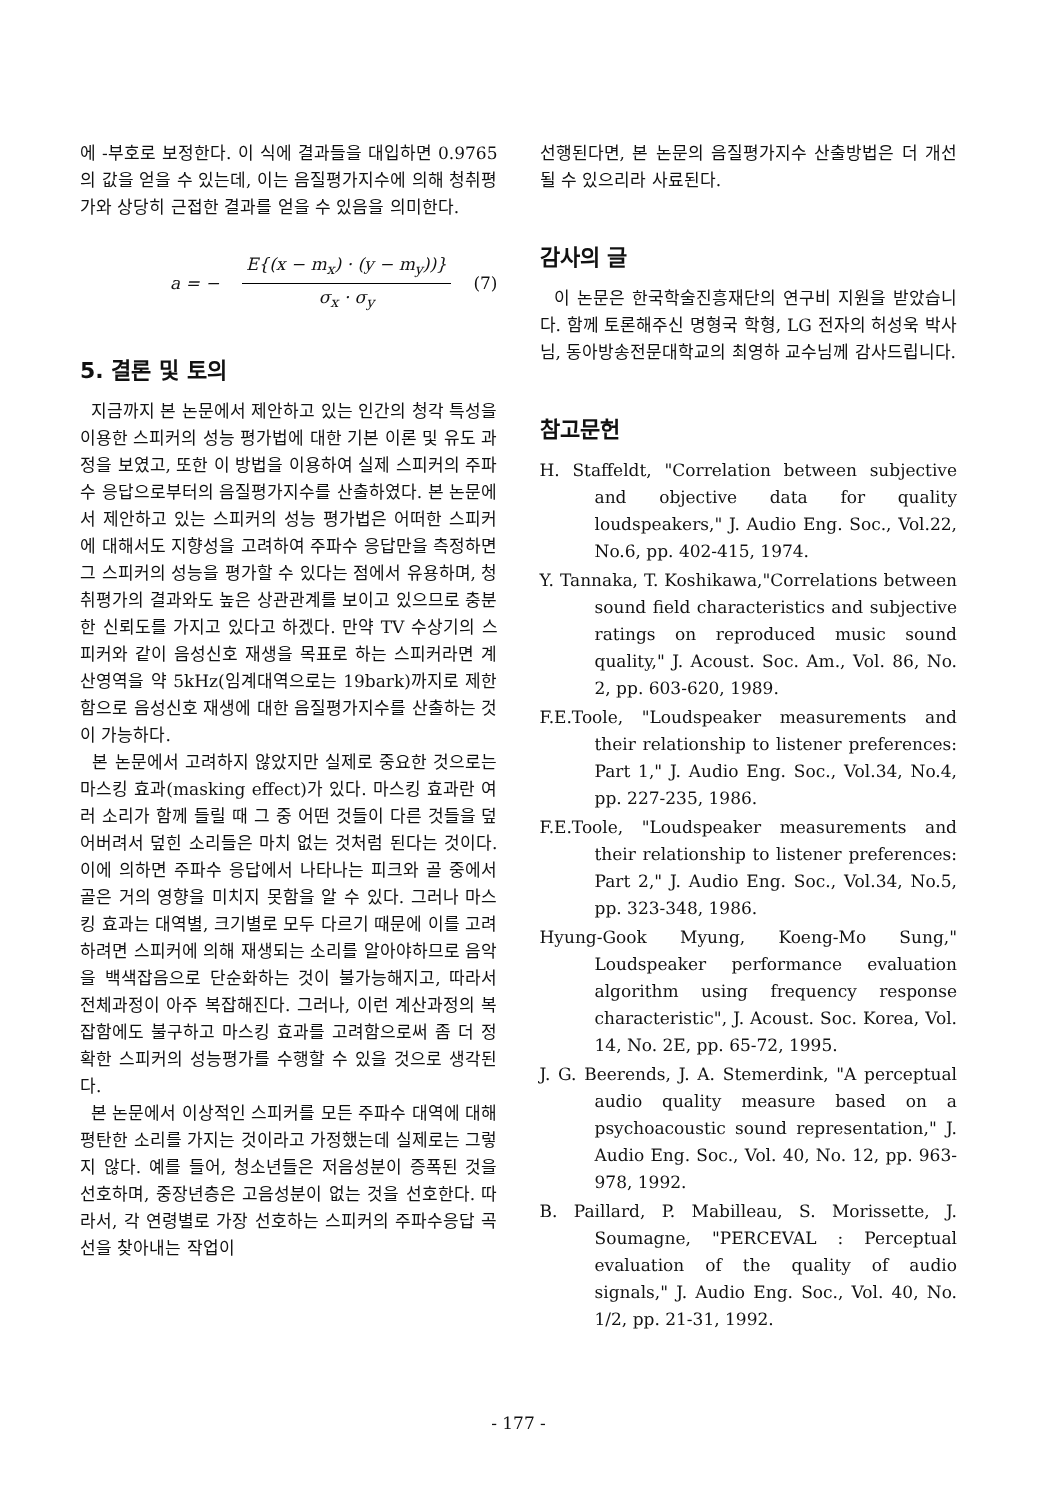에 -부호로 보정한다. 이 식에 결과들을 대입하면 0.9765의 값을 얻을 수 있는데, 이는 음질평가지수에 의해 청취평가와 상당히 근접한 결과를 얻을 수 있음을 의미한다.
a = −
E{(x − m<sub>x</sub>) · (y − m<sub>y</sub>))}
σ<sub>x</sub> · σ<sub>y</sub>
(7)
5. 결론 및 토의
지금까지 본 논문에서 제안하고 있는 인간의 청각 특성을 이용한 스피커의 성능 평가법에 대한 기본 이론 및 유도 과정을 보였고, 또한 이 방법을 이용하여 실제 스피커의 주파수 응답으로부터의 음질평가지수를 산출하였다. 본 논문에서 제안하고 있는 스피커의 성능 평가법은 어떠한 스피커에 대해서도 지향성을 고려하여 주파수 응답만을 측정하면 그 스피커의 성능을 평가할 수 있다는 점에서 유용하며, 청취평가의 결과와도 높은 상관관계를 보이고 있으므로 충분한 신뢰도를 가지고 있다고 하겠다. 만약 TV 수상기의 스피커와 같이 음성신호 재생을 목표로 하는 스피커라면 계산영역을 약 5kHz(임계대역으로는 19bark)까지로 제한함으로 음성신호 재생에 대한 음질평가지수를 산출하는 것이 가능하다.
본 논문에서 고려하지 않았지만 실제로 중요한 것으로는 마스킹 효과(masking effect)가 있다. 마스킹 효과란 여러 소리가 함께 들릴 때 그 중 어떤 것들이 다른 것들을 덮어버려서 덮힌 소리들은 마치 없는 것처럼 된다는 것이다. 이에 의하면 주파수 응답에서 나타나는 피크와 골 중에서 골은 거의 영향을 미치지 못함을 알 수 있다. 그러나 마스킹 효과는 대역별, 크기별로 모두 다르기 때문에 이를 고려하려면 스피커에 의해 재생되는 소리를 알아야하므로 음악을 백색잡음으로 단순화하는 것이 불가능해지고, 따라서 전체과정이 아주 복잡해진다. 그러나, 이런 계산과정의 복잡함에도 불구하고 마스킹 효과를 고려함으로써 좀 더 정확한 스피커의 성능평가를 수행할 수 있을 것으로 생각된다.
본 논문에서 이상적인 스피커를 모든 주파수 대역에 대해 평탄한 소리를 가지는 것이라고 가정했는데 실제로는 그렇지 않다. 예를 들어, 청소년들은 저음성분이 증폭된 것을 선호하며, 중장년층은 고음성분이 없는 것을 선호한다. 따라서, 각 연령별로 가장 선호하는 스피커의 주파수응답 곡선을 찾아내는 작업이
선행된다면, 본 논문의 음질평가지수 산출방법은 더 개선될 수 있으리라 사료된다.
감사의 글
이 논문은 한국학술진흥재단의 연구비 지원을 받았습니다. 함께 토론해주신 명형국 학형, LG 전자의 허성욱 박사님, 동아방송전문대학교의 최영하 교수님께 감사드립니다.
참고문헌
H. Staffeldt, "Correlation between subjective and objective data for quality loudspeakers," J. Audio Eng. Soc., Vol.22, No.6, pp. 402-415, 1974.
Y. Tannaka, T. Koshikawa,"Correlations between sound field characteristics and subjective ratings on reproduced music sound quality," J. Acoust. Soc. Am., Vol. 86, No. 2, pp. 603-620, 1989.
F.E.Toole, "Loudspeaker measurements and their relationship to listener preferences: Part 1," J. Audio Eng. Soc., Vol.34, No.4, pp. 227-235, 1986.
F.E.Toole, "Loudspeaker measurements and their relationship to listener preferences: Part 2," J. Audio Eng. Soc., Vol.34, No.5, pp. 323-348, 1986.
Hyung-Gook Myung, Koeng-Mo Sung," Loudspeaker performance evaluation algorithm using frequency response characteristic", J. Acoust. Soc. Korea, Vol. 14, No. 2E, pp. 65-72, 1995.
J. G. Beerends, J. A. Stemerdink, "A perceptual audio quality measure based on a psychoacoustic sound representation," J. Audio Eng. Soc., Vol. 40, No. 12, pp. 963-978, 1992.
B. Paillard, P. Mabilleau, S. Morissette, J. Soumagne, "PERCEVAL : Perceptual evaluation of the quality of audio signals," J. Audio Eng. Soc., Vol. 40, No. 1/2, pp. 21-31, 1992.
- 177 -